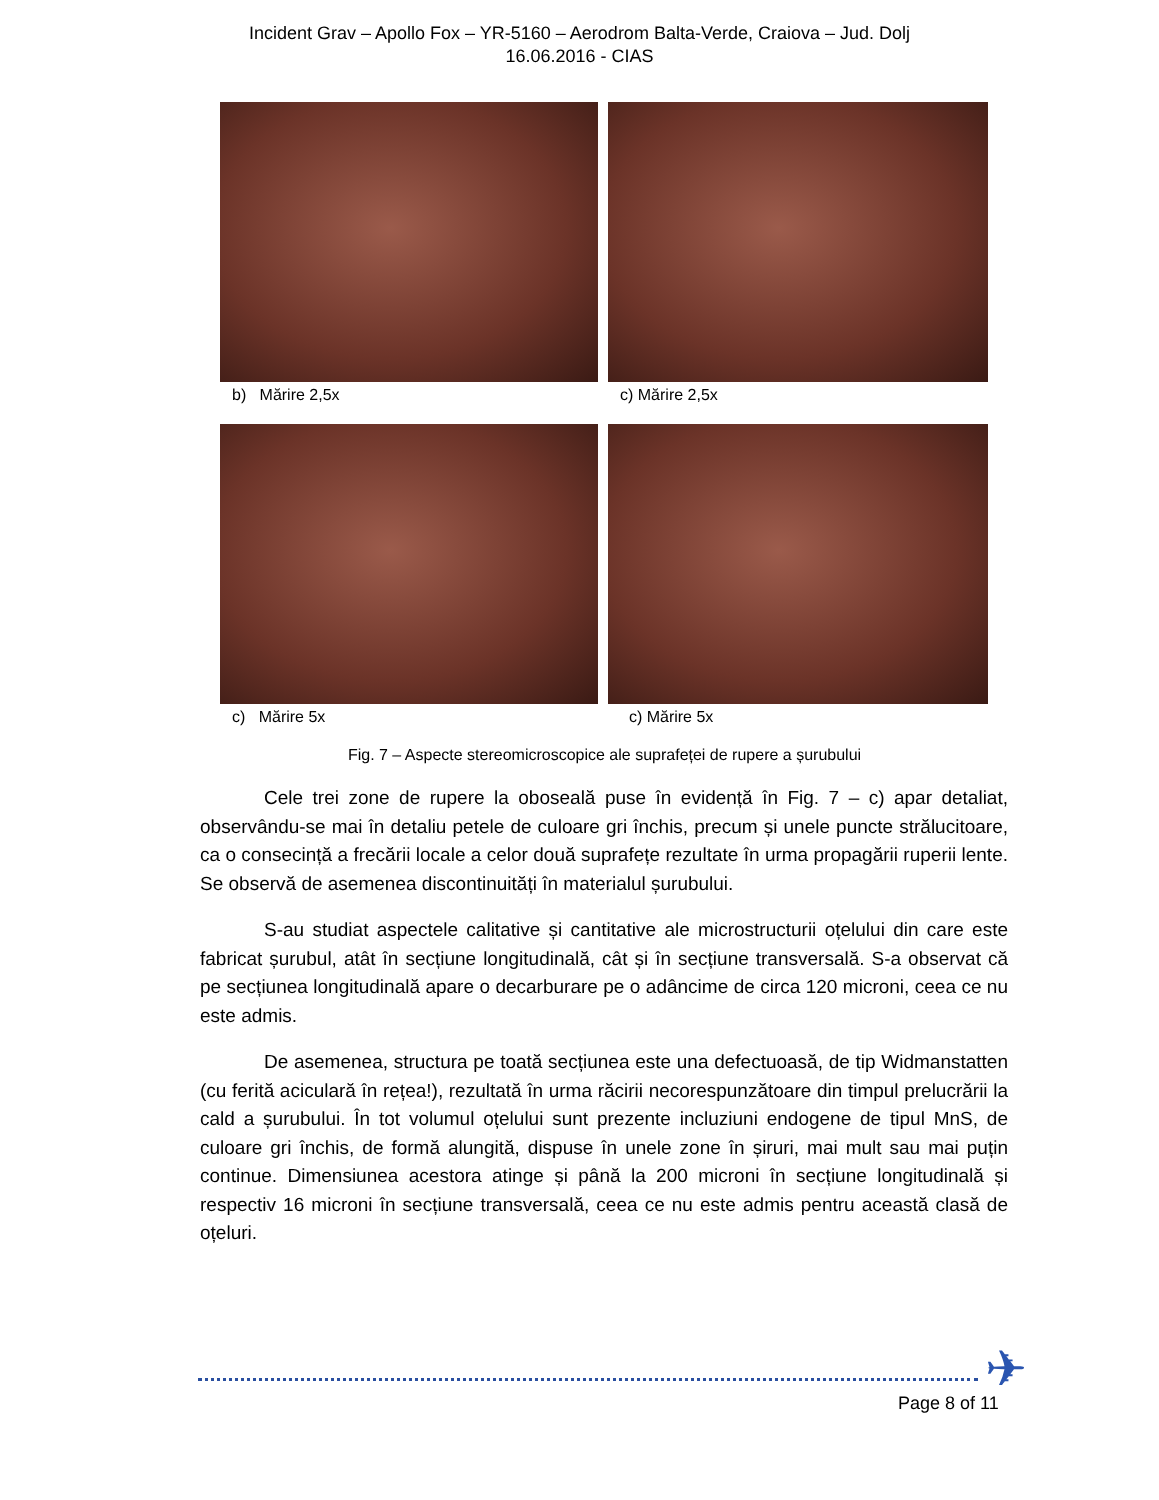Incident Grav – Apollo Fox – YR-5160 – Aerodrom Balta-Verde, Craiova – Jud. Dolj
16.06.2016 - CIAS
b) Mărire 2,5x
c) Mărire 2,5x
c) Mărire 5x
c) Mărire 5x
Fig. 7 – Aspecte stereomicroscopice ale suprafeței de rupere a șurubului
Cele trei zone de rupere la oboseală puse în evidență în Fig. 7 – c) apar detaliat, observându-se mai în detaliu petele de culoare gri închis, precum și unele puncte strălucitoare, ca o consecință a frecării locale a celor două suprafețe rezultate în urma propagării ruperii lente. Se observă de asemenea discontinuități în materialul șurubului.
S-au studiat aspectele calitative și cantitative ale microstructurii oțelului din care este fabricat șurubul, atât în secțiune longitudinală, cât și în secțiune transversală. S-a observat că pe secțiunea longitudinală apare o decarburare pe o adâncime de circa 120 microni, ceea ce nu este admis.
De asemenea, structura pe toată secțiunea este una defectuoasă, de tip Widmanstatten (cu ferită aciculară în rețea!), rezultată în urma răcirii necorespunzătoare din timpul prelucrării la cald a șurubului. În tot volumul oțelului sunt prezente incluziuni endogene de tipul MnS, de culoare gri închis, de formă alungită, dispuse în unele zone în șiruri, mai mult sau mai puțin continue. Dimensiunea acestora atinge și până la 200 microni în secțiune longitudinală și respectiv 16 microni în secțiune transversală, ceea ce nu este admis pentru această clasă de oțeluri.
✈
Page 8 of 11